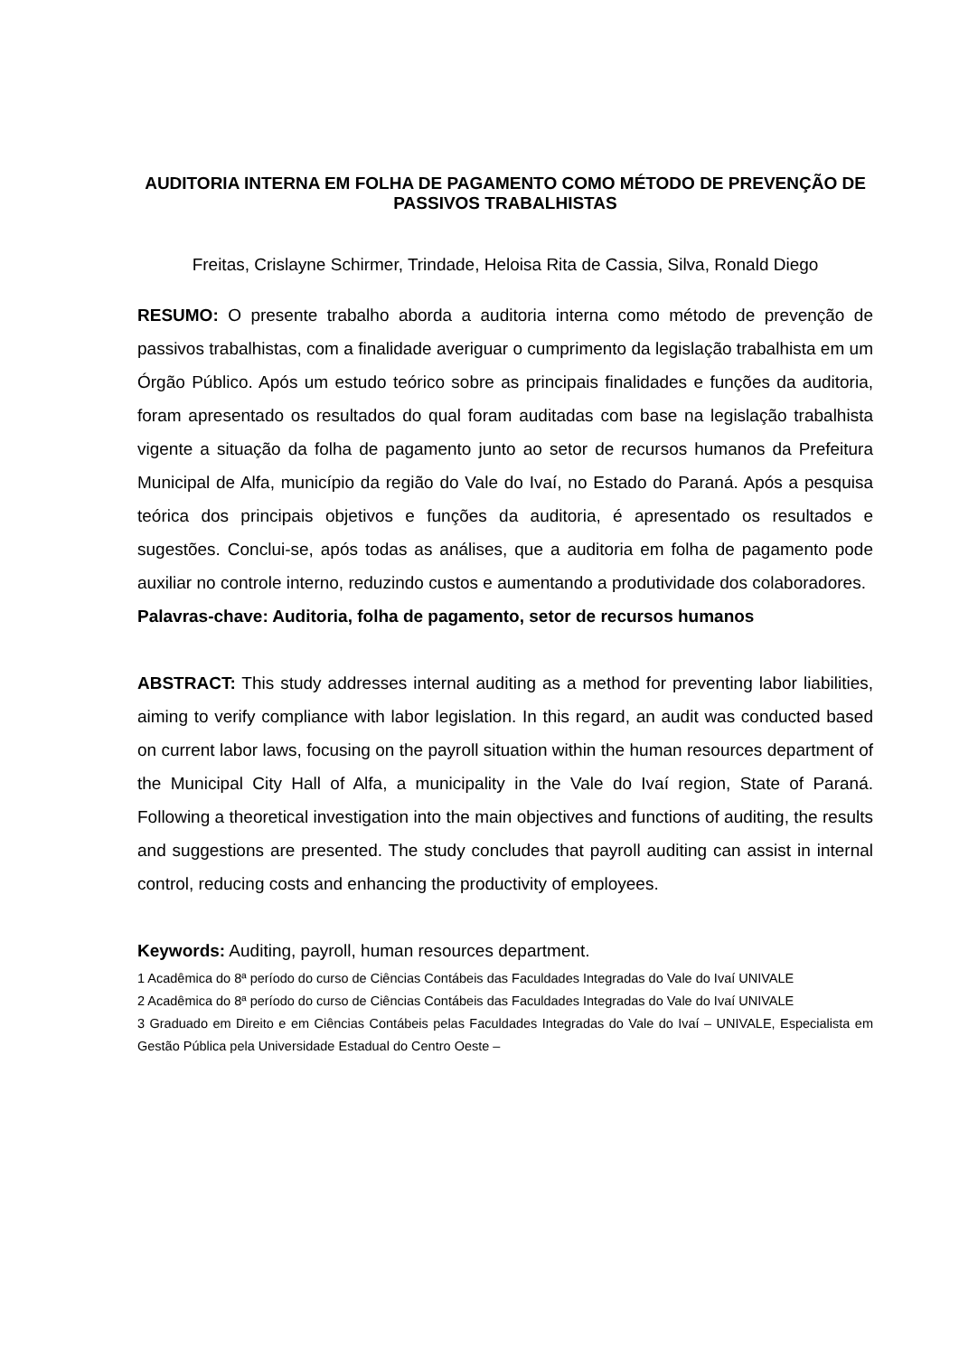AUDITORIA INTERNA EM FOLHA DE PAGAMENTO COMO MÉTODO DE PREVENÇÃO DE PASSIVOS TRABALHISTAS
Freitas, Crislayne Schirmer, Trindade, Heloisa Rita de Cassia, Silva, Ronald Diego
RESUMO: O presente trabalho aborda a auditoria interna como método de prevenção de passivos trabalhistas, com a finalidade averiguar o cumprimento da legislação trabalhista em um Órgão Público. Após um estudo teórico sobre as principais finalidades e funções da auditoria, foram apresentado os resultados do qual foram auditadas com base na legislação trabalhista vigente a situação da folha de pagamento junto ao setor de recursos humanos da Prefeitura Municipal de Alfa, município da região do Vale do Ivaí, no Estado do Paraná. Após a pesquisa teórica dos principais objetivos e funções da auditoria, é apresentado os resultados e sugestões. Conclui-se, após todas as análises, que a auditoria em folha de pagamento pode auxiliar no controle interno, reduzindo custos e aumentando a produtividade dos colaboradores.
Palavras-chave: Auditoria, folha de pagamento, setor de recursos humanos
ABSTRACT: This study addresses internal auditing as a method for preventing labor liabilities, aiming to verify compliance with labor legislation. In this regard, an audit was conducted based on current labor laws, focusing on the payroll situation within the human resources department of the Municipal City Hall of Alfa, a municipality in the Vale do Ivaí region, State of Paraná. Following a theoretical investigation into the main objectives and functions of auditing, the results and suggestions are presented. The study concludes that payroll auditing can assist in internal control, reducing costs and enhancing the productivity of employees.
Keywords: Auditing, payroll, human resources department.
1 Acadêmica do 8ª período do curso de Ciências Contábeis das Faculdades Integradas do Vale do Ivaí UNIVALE
2 Acadêmica do 8ª período do curso de Ciências Contábeis das Faculdades Integradas do Vale do Ivaí UNIVALE
3 Graduado em Direito e em Ciências Contábeis pelas Faculdades Integradas do Vale do Ivaí – UNIVALE, Especialista em Gestão Pública pela Universidade Estadual do Centro Oeste –